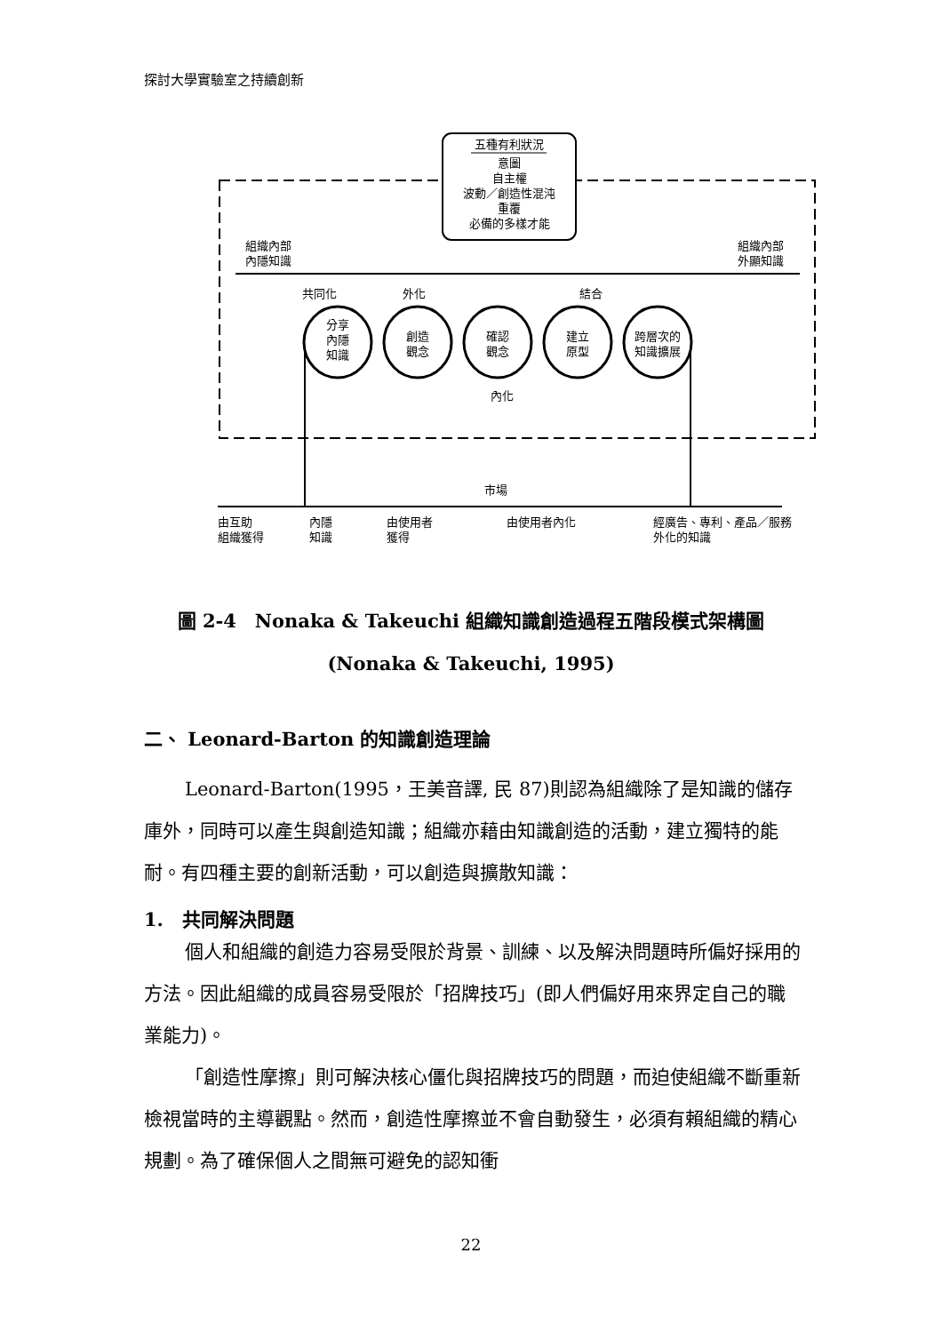探討大學實驗室之持續創新
五種有利狀況
意圖
自主權
波動／創造性混沌
重覆
必備的多樣才能
組織內部
內隱知識
組織內部
外顯知識
共同化
外化
結合
分享
內隱
知識
創造
觀念
確認
觀念
建立
原型
跨層次的
知識擴展
內化
市場
由互助
組織獲得
內隱
知識
由使用者
獲得
由使用者內化
經廣告、專利、產品／服務
外化的知識
圖 2-4　Nonaka & Takeuchi 組織知識創造過程五階段模式架構圖
(Nonaka & Takeuchi, 1995)
二、 Leonard-Barton 的知識創造理論
Leonard-Barton(1995，王美音譯, 民 87)則認為組織除了是知識的儲存庫外，同時可以產生與創造知識；組織亦藉由知識創造的活動，建立獨特的能耐。有四種主要的創新活動，可以創造與擴散知識：
1.　共同解決問題
個人和組織的創造力容易受限於背景、訓練、以及解決問題時所偏好採用的方法。因此組織的成員容易受限於「招牌技巧」(即人們偏好用來界定自己的職業能力)。
「創造性摩擦」則可解決核心僵化與招牌技巧的問題，而迫使組織不斷重新檢視當時的主導觀點。然而，創造性摩擦並不會自動發生，必須有賴組織的精心規劃。為了確保個人之間無可避免的認知衝
22